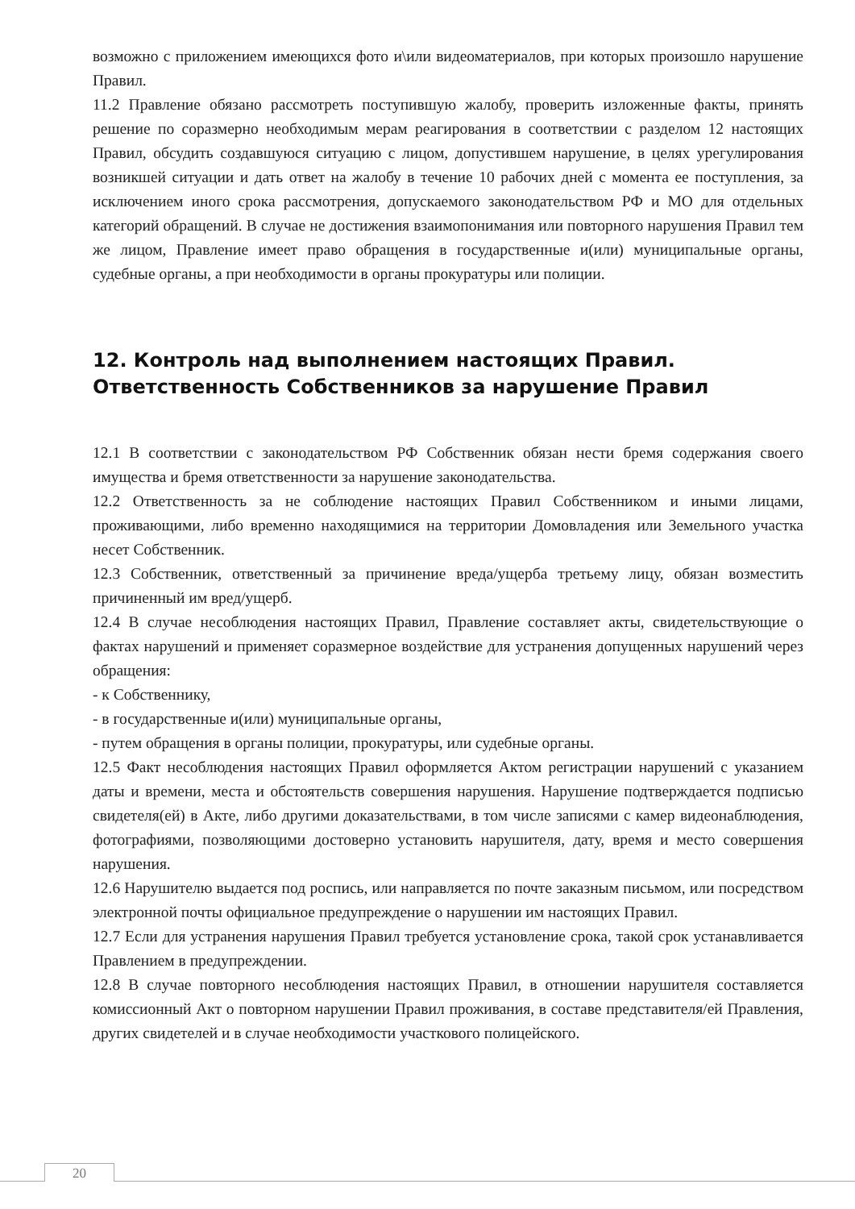возможно с приложением имеющихся фото и\или видеоматериалов, при которых произошло нарушение Правил.
11.2 Правление обязано рассмотреть поступившую жалобу, проверить изложенные факты, принять решение по соразмерно необходимым мерам реагирования в соответствии с разделом 12 настоящих Правил, обсудить создавшуюся ситуацию с лицом, допустившем нарушение, в целях урегулирования возникшей ситуации и дать ответ на жалобу в течение 10 рабочих дней с момента ее поступления, за исключением иного срока рассмотрения, допускаемого законодательством РФ и МО для отдельных категорий обращений. В случае не достижения взаимопонимания или повторного нарушения Правил тем же лицом, Правление имеет право обращения в государственные и(или) муниципальные органы, судебные органы, а при необходимости в органы прокуратуры или полиции.
12. Контроль над выполнением настоящих Правил. Ответственность Собственников за нарушение Правил
12.1 В соответствии с законодательством РФ Собственник обязан нести бремя содержания своего имущества и бремя ответственности за нарушение законодательства.
12.2 Ответственность за не соблюдение настоящих Правил Собственником и иными лицами, проживающими, либо временно находящимися на территории Домовладения или Земельного участка несет Собственник.
12.3 Собственник, ответственный за причинение вреда/ущерба третьему лицу, обязан возместить причиненный им вред/ущерб.
12.4 В случае несоблюдения настоящих Правил, Правление составляет акты, свидетельствующие о фактах нарушений и применяет соразмерное воздействие для устранения допущенных нарушений через обращения:
- к Собственнику,
- в государственные и(или) муниципальные органы,
- путем обращения в органы полиции, прокуратуры, или судебные органы.
12.5 Факт несоблюдения настоящих Правил оформляется Актом регистрации нарушений с указанием даты и времени, места и обстоятельств совершения нарушения. Нарушение подтверждается подписью свидетеля(ей) в Акте, либо другими доказательствами, в том числе записями с камер видеонаблюдения, фотографиями, позволяющими достоверно установить нарушителя, дату, время и место совершения нарушения.
12.6 Нарушителю выдается под роспись, или направляется по почте заказным письмом, или посредством электронной почты официальное предупреждение о нарушении им настоящих Правил.
12.7 Если для устранения нарушения Правил требуется установление срока, такой срок устанавливается Правлением в предупреждении.
12.8 В случае повторного несоблюдения настоящих Правил, в отношении нарушителя составляется комиссионный Акт о повторном нарушении Правил проживания, в составе представителя/ей Правления, других свидетелей и в случае необходимости участкового полицейского.
20